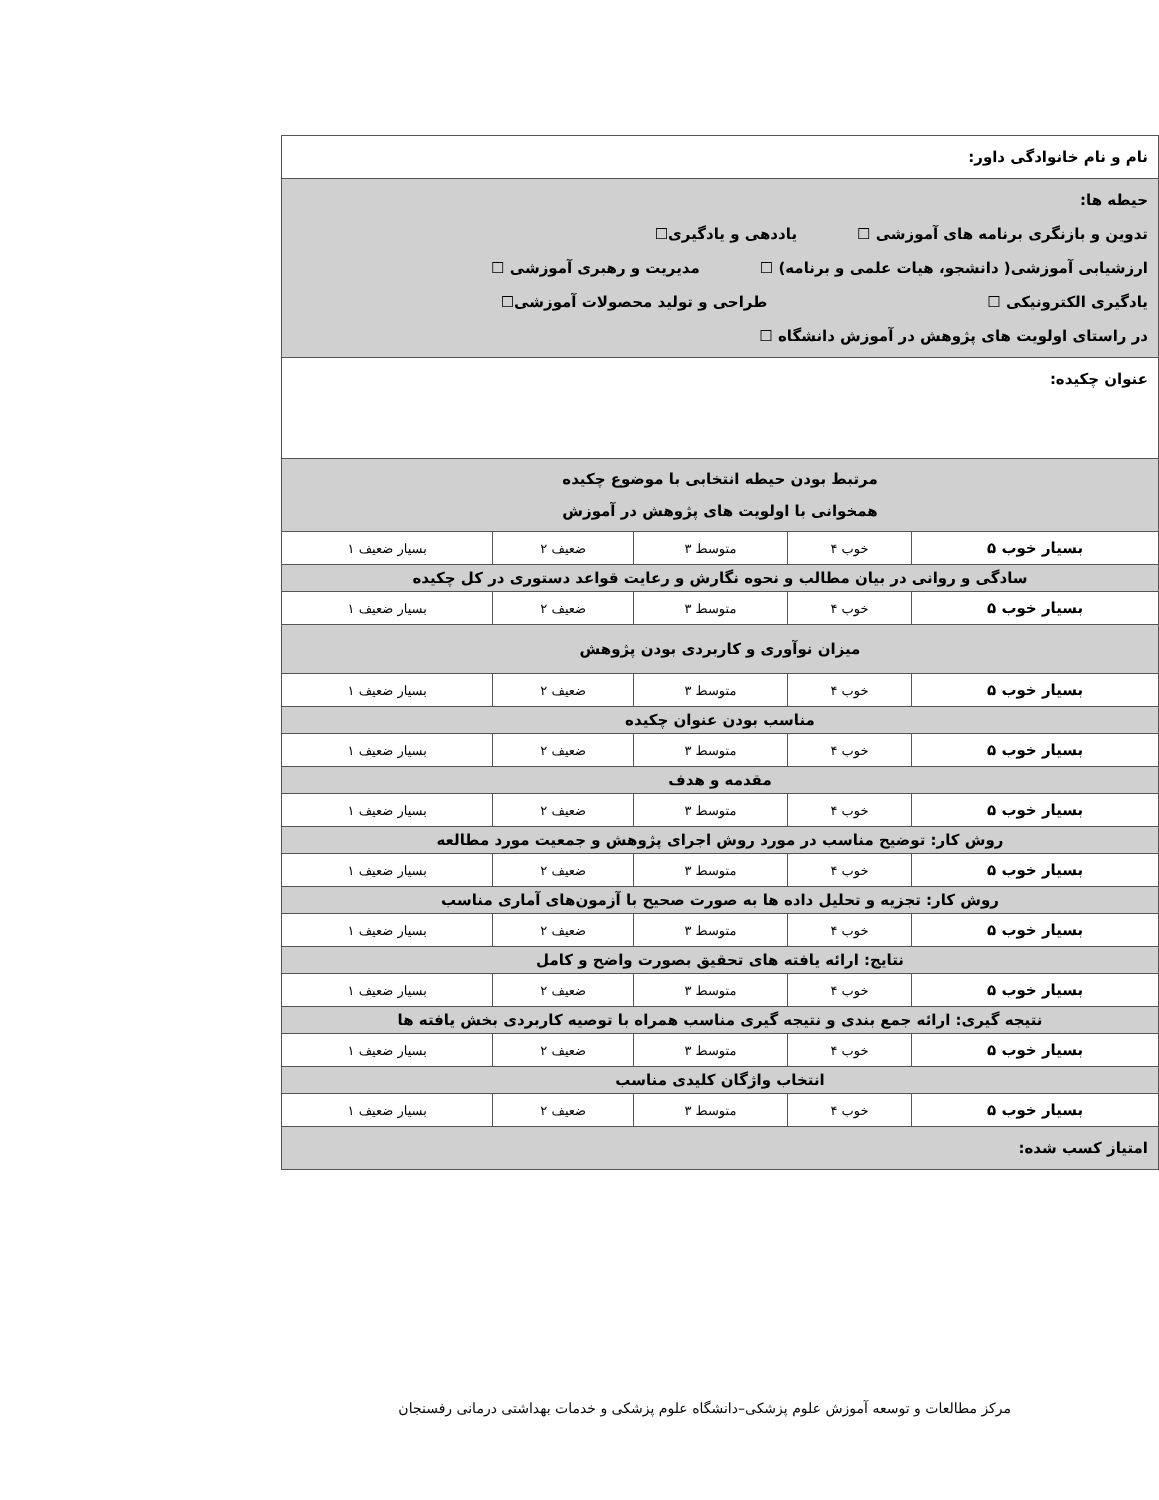| نام و نام خانوادگی داور: | | | | |
| حیطه ها: تدوین و بازنگری برنامه های آموزشی ☐ یاددهی و یادگیری☐ ارزشیابی آموزشی( دانشجو، هیات علمی و برنامه) ☐ مدیریت و رهبری آموزشی ☐ یادگیری الکترونیکی ☐ طراحی و تولید محصولات آموزشی☐ در راستای اولویت های پژوهش در آموزش دانشگاه ☐ | | | | |
| عنوان چکیده: | | | | |
| مرتبط بودن حیطه انتخابی با موضوع چکیده همخوانی با اولویت های پژوهش در آموزش | | | | |
| بسیار خوب ۵ | خوب ۴ | متوسط ۳ | ضعیف ۲ | بسیار ضعیف ۱ |
| سادگی و روانی در بیان مطالب و نحوه نگارش و رعایت قواعد دستوری در کل چکیده | | | | |
| بسیار خوب ۵ | خوب ۴ | متوسط ۳ | ضعیف ۲ | بسیار ضعیف ۱ |
| میزان نوآوری و کاربردی بودن پژوهش | | | | |
| بسیار خوب ۵ | خوب ۴ | متوسط ۳ | ضعیف ۲ | بسیار ضعیف ۱ |
| مناسب بودن عنوان چکیده | | | | |
| بسیار خوب ۵ | خوب ۴ | متوسط ۳ | ضعیف ۲ | بسیار ضعیف ۱ |
| مقدمه و هدف | | | | |
| بسیار خوب ۵ | خوب ۴ | متوسط ۳ | ضعیف ۲ | بسیار ضعیف ۱ |
| روش کار: توضیح مناسب در مورد روش اجرای پژوهش و جمعیت مورد مطالعه | | | | |
| بسیار خوب ۵ | خوب ۴ | متوسط ۳ | ضعیف ۲ | بسیار ضعیف ۱ |
| روش کار: تجزیه و تحلیل داده ها به صورت صحیح با آزمون‌های آماری مناسب | | | | |
| بسیار خوب ۵ | خوب ۴ | متوسط ۳ | ضعیف ۲ | بسیار ضعیف ۱ |
| نتایج: ارائه یافته های تحقیق بصورت واضح و کامل | | | | |
| بسیار خوب ۵ | خوب ۴ | متوسط ۳ | ضعیف ۲ | بسیار ضعیف ۱ |
| نتیجه گیری: ارائه جمع بندی و نتیجه گیری مناسب همراه با توصیه کاربردی بخش یافته ها | | | | |
| بسیار خوب ۵ | خوب ۴ | متوسط ۳ | ضعیف ۲ | بسیار ضعیف ۱ |
| انتخاب واژگان کلیدی مناسب | | | | |
| بسیار خوب ۵ | خوب ۴ | متوسط ۳ | ضعیف ۲ | بسیار ضعیف ۱ |
| امتیاز کسب شده: | | | | |
مرکز مطالعات و توسعه آموزش علوم پزشکی–دانشگاه علوم پزشکی و خدمات بهداشتی درمانی رفسنجان